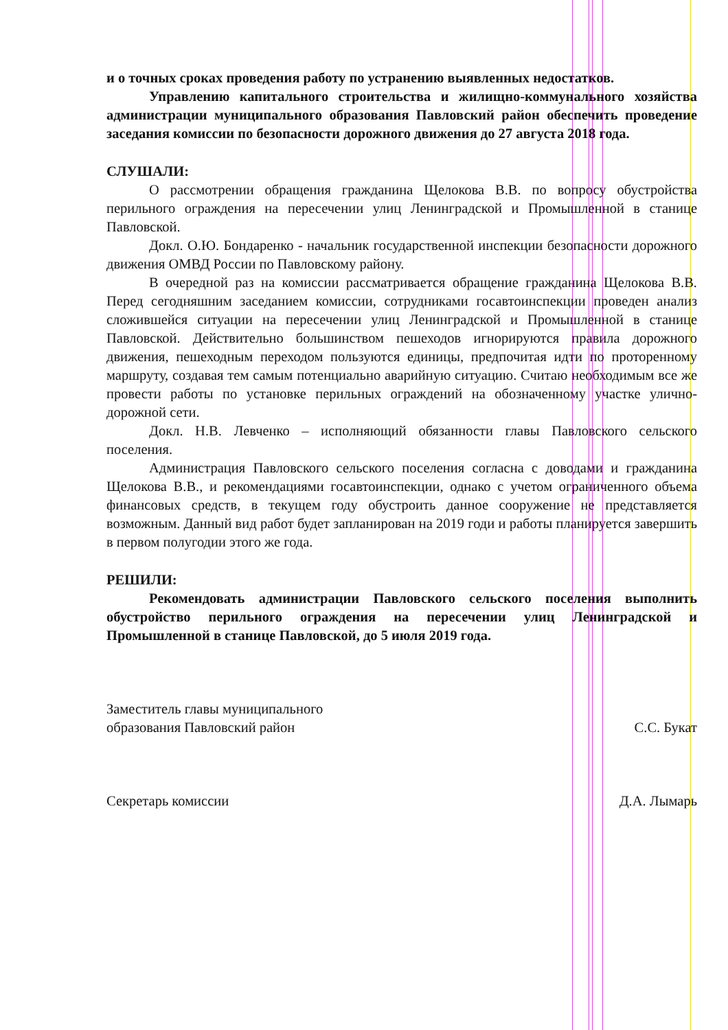и о точных сроках проведения работу по устранению выявленных недостатков.
Управлению капитального строительства и жилищно-коммунального хозяйства администрации муниципального образования Павловский район обеспечить проведение заседания комиссии по безопасности дорожного движения до 27 августа 2018 года.
СЛУШАЛИ:
О рассмотрении обращения гражданина Щелокова В.В. по вопросу обустройства перильного ограждения на пересечении улиц Ленинградской и Промышленной в станице Павловской.
Докл. О.Ю. Бондаренко - начальник государственной инспекции безопасности дорожного движения ОМВД России по Павловскому району.
В очередной раз на комиссии рассматривается обращение гражданина Щелокова В.В. Перед сегодняшним заседанием комиссии, сотрудниками госавтоинспекции проведен анализ сложившейся ситуации на пересечении улиц Ленинградской и Промышленной в станице Павловской. Действительно большинством пешеходов игнорируются правила дорожного движения, пешеходным переходом пользуются единицы, предпочитая идти по проторенному маршруту, создавая тем самым потенциально аварийную ситуацию. Считаю необходимым все же провести работы по установке перильных ограждений на обозначенному участке улично-дорожной сети.
Докл. Н.В. Левченко – исполняющий обязанности главы Павловского сельского поселения.
Администрация Павловского сельского поселения согласна с доводами и гражданина Щелокова В.В., и рекомендациями госавтоинспекции, однако с учетом ограниченного объема финансовых средств, в текущем году обустроить данное сооружение не представляется возможным. Данный вид работ будет запланирован на 2019 годи и работы планируется завершить в первом полугодии этого же года.
РЕШИЛИ:
Рекомендовать администрации Павловского сельского поселения выполнить обустройство перильного ограждения на пересечении улиц Ленинградской и Промышленной в станице Павловской, до 5 июля 2019 года.
Заместитель главы муниципального
образования Павловский район
С.С. Букат
Секретарь комиссии Д.А. Лымарь